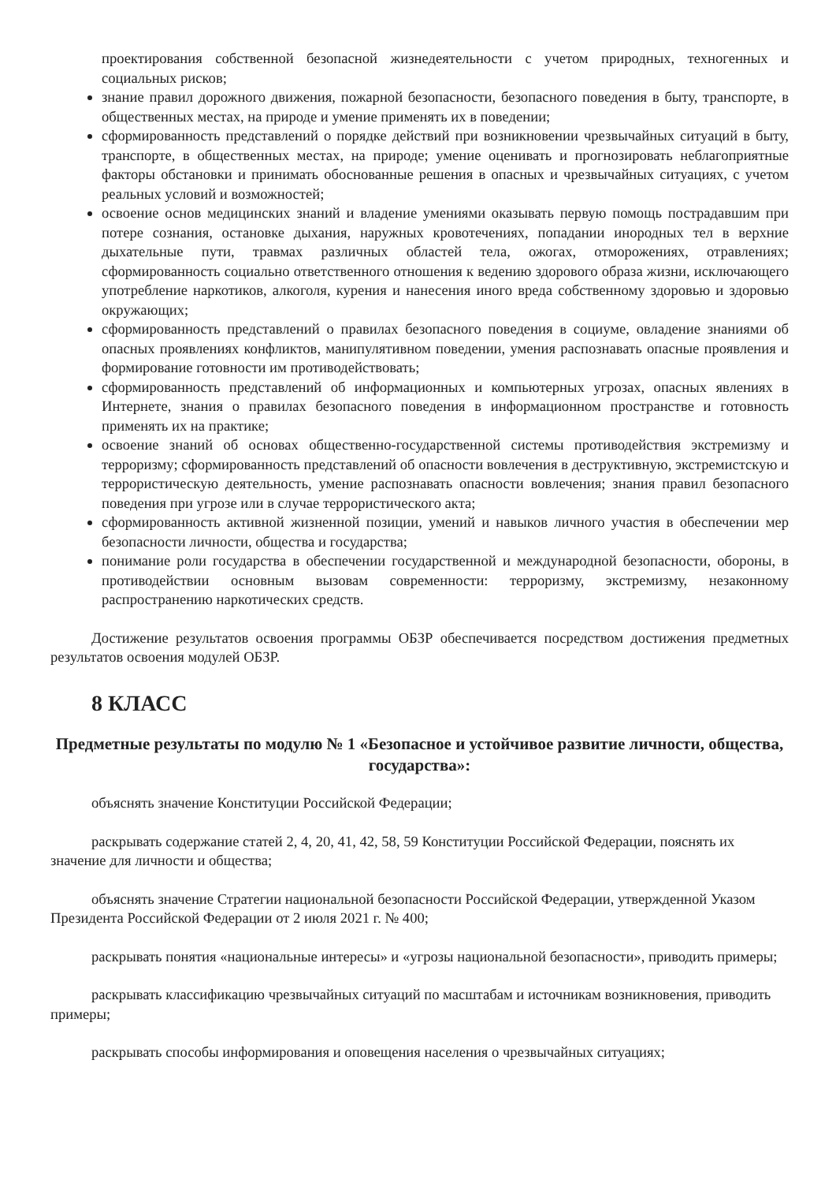проектирования собственной безопасной жизнедеятельности с учетом природных, техногенных и социальных рисков;
знание правил дорожного движения, пожарной безопасности, безопасного поведения в быту, транспорте, в общественных местах, на природе и умение применять их в поведении;
сформированность представлений о порядке действий при возникновении чрезвычайных ситуаций в быту, транспорте, в общественных местах, на природе; умение оценивать и прогнозировать неблагоприятные факторы обстановки и принимать обоснованные решения в опасных и чрезвычайных ситуациях, с учетом реальных условий и возможностей;
освоение основ медицинских знаний и владение умениями оказывать первую помощь пострадавшим при потере сознания, остановке дыхания, наружных кровотечениях, попадании инородных тел в верхние дыхательные пути, травмах различных областей тела, ожогах, отморожениях, отравлениях; сформированность социально ответственного отношения к ведению здорового образа жизни, исключающего употребление наркотиков, алкоголя, курения и нанесения иного вреда собственному здоровью и здоровью окружающих;
сформированность представлений о правилах безопасного поведения в социуме, овладение знаниями об опасных проявлениях конфликтов, манипулятивном поведении, умения распознавать опасные проявления и формирование готовности им противодействовать;
сформированность представлений об информационных и компьютерных угрозах, опасных явлениях в Интернете, знания о правилах безопасного поведения в информационном пространстве и готовность применять их на практике;
освоение знаний об основах общественно-государственной системы противодействия экстремизму и терроризму; сформированность представлений об опасности вовлечения в деструктивную, экстремистскую и террористическую деятельность, умение распознавать опасности вовлечения; знания правил безопасного поведения при угрозе или в случае террористического акта;
сформированность активной жизненной позиции, умений и навыков личного участия в обеспечении мер безопасности личности, общества и государства;
понимание роли государства в обеспечении государственной и международной безопасности, обороны, в противодействии основным вызовам современности: терроризму, экстремизму, незаконному распространению наркотических средств.
Достижение результатов освоения программы ОБЗР обеспечивается посредством достижения предметных результатов освоения модулей ОБЗР.
8 КЛАСС
Предметные результаты по модулю № 1 «Безопасное и устойчивое развитие личности, общества, государства»:
объяснять значение Конституции Российской Федерации;
раскрывать содержание статей 2, 4, 20, 41, 42, 58, 59 Конституции Российской Федерации, пояснять их значение для личности и общества;
объяснять значение Стратегии национальной безопасности Российской Федерации, утвержденной Указом Президента Российской Федерации от 2 июля 2021 г. № 400;
раскрывать понятия «национальные интересы» и «угрозы национальной безопасности», приводить примеры;
раскрывать классификацию чрезвычайных ситуаций по масштабам и источникам возникновения, приводить примеры;
раскрывать способы информирования и оповещения населения о чрезвычайных ситуациях;